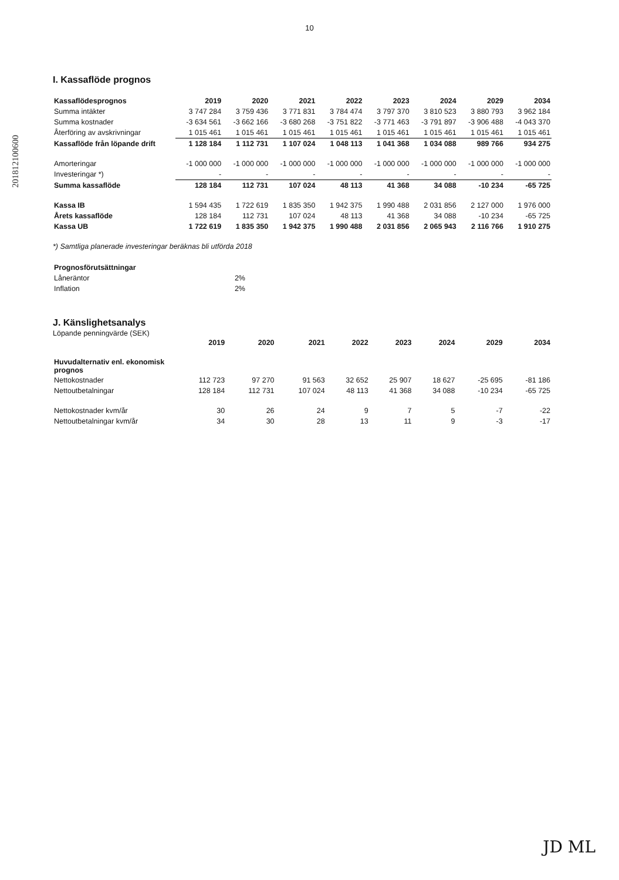10
201812100600
I. Kassaflöde prognos
| Kassaflödesprognos | 2019 | 2020 | 2021 | 2022 | 2023 | 2024 | 2029 | 2034 |
| --- | --- | --- | --- | --- | --- | --- | --- | --- |
| Summa intäkter | 3 747 284 | 3 759 436 | 3 771 831 | 3 784 474 | 3 797 370 | 3 810 523 | 3 880 793 | 3 962 184 |
| Summa kostnader | -3 634 561 | -3 662 166 | -3 680 268 | -3 751 822 | -3 771 463 | -3 791 897 | -3 906 488 | -4 043 370 |
| Återföring av avskrivningar | 1 015 461 | 1 015 461 | 1 015 461 | 1 015 461 | 1 015 461 | 1 015 461 | 1 015 461 | 1 015 461 |
| Kassaflöde från löpande drift | 1 128 184 | 1 112 731 | 1 107 024 | 1 048 113 | 1 041 368 | 1 034 088 | 989 766 | 934 275 |
| Amorteringar | -1 000 000 | -1 000 000 | -1 000 000 | -1 000 000 | -1 000 000 | -1 000 000 | -1 000 000 | -1 000 000 |
| Investeringar *) | - | - | - | - | - | - | - | - |
| Summa kassaflöde | 128 184 | 112 731 | 107 024 | 48 113 | 41 368 | 34 088 | -10 234 | -65 725 |
| Kassa IB | 1 594 435 | 1 722 619 | 1 835 350 | 1 942 375 | 1 990 488 | 2 031 856 | 2 127 000 | 1 976 000 |
| Årets kassaflöde | 128 184 | 112 731 | 107 024 | 48 113 | 41 368 | 34 088 | -10 234 | -65 725 |
| Kassa UB | 1 722 619 | 1 835 350 | 1 942 375 | 1 990 488 | 2 031 856 | 2 065 943 | 2 116 766 | 1 910 275 |
*) Samtliga planerade investeringar beräknas bli utförda 2018
| Prognosförutsättningar | |
| --- | --- |
| Låneräntor | 2% |
| Inflation | 2% |
J. Känslighetsanalys
Löpande penningvärde (SEK)
| | 2019 | 2020 | 2021 | 2022 | 2023 | 2024 | 2029 | 2034 |
| --- | --- | --- | --- | --- | --- | --- | --- | --- |
| Huvudalternativ enl. ekonomisk prognos | | | | | | | | |
| Nettokostnader | 112 723 | 97 270 | 91 563 | 32 652 | 25 907 | 18 627 | -25 695 | -81 186 |
| Nettoutbetalningar | 128 184 | 112 731 | 107 024 | 48 113 | 41 368 | 34 088 | -10 234 | -65 725 |
| Nettokostnader kvm/år | 30 | 26 | 24 | 9 | 7 | 5 | -7 | -22 |
| Nettoutbetalningar kvm/år | 34 | 30 | 28 | 13 | 11 | 9 | -3 | -17 |
JD ML